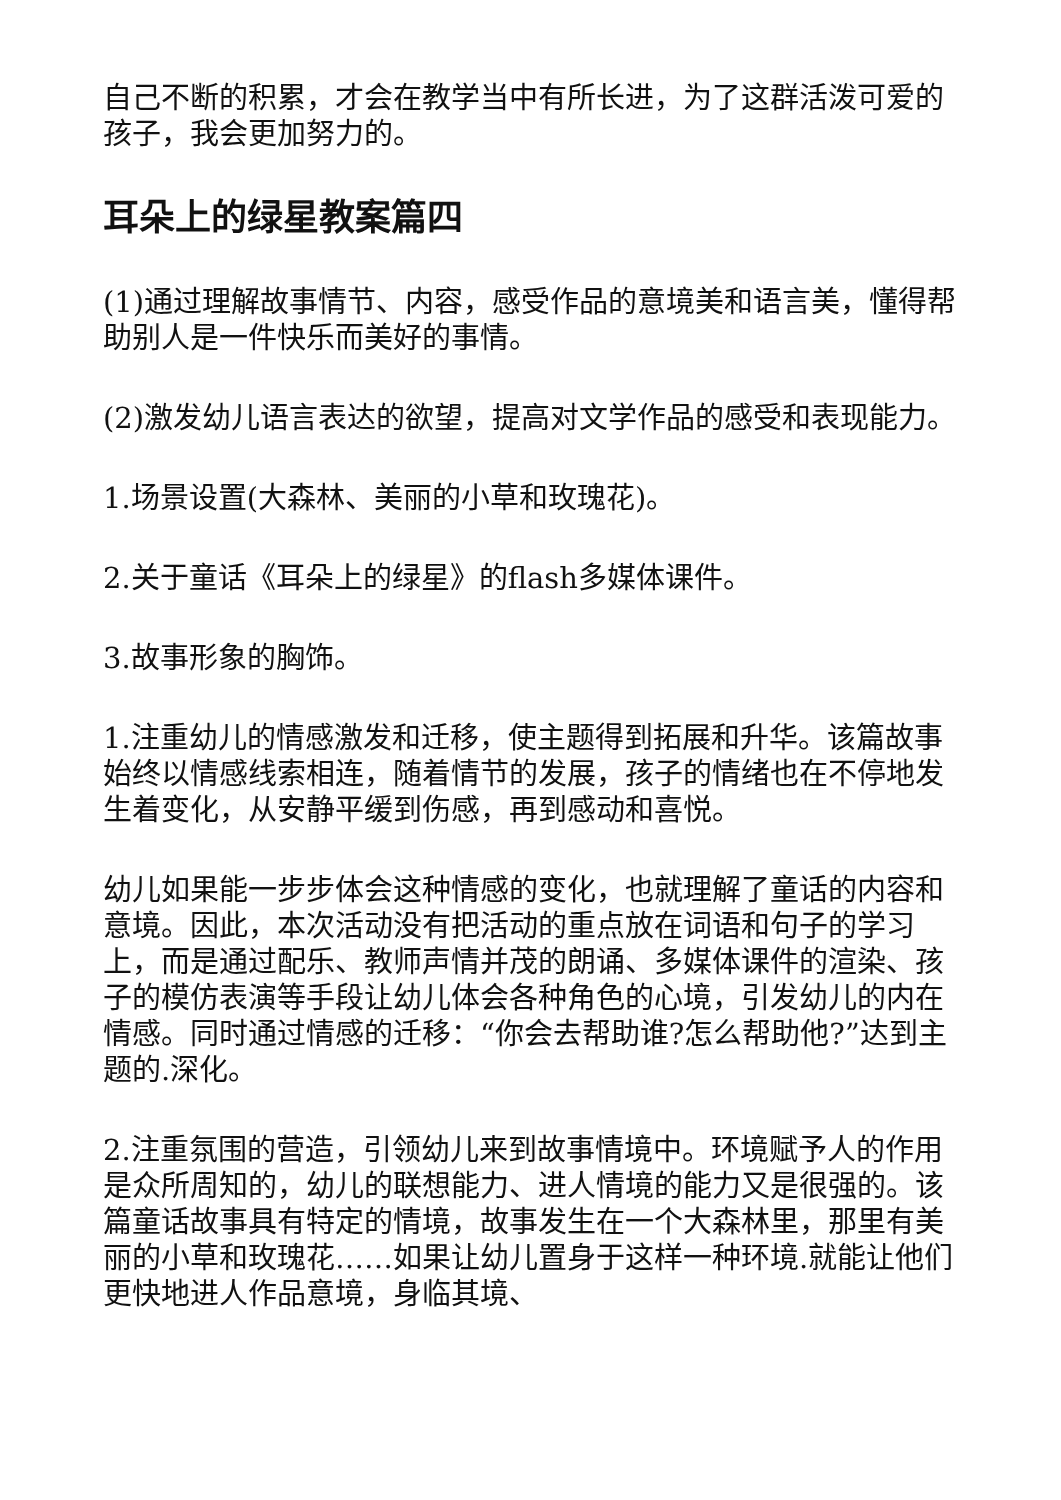自己不断的积累，才会在教学当中有所长进，为了这群活泼可爱的孩子，我会更加努力的。
耳朵上的绿星教案篇四
(1)通过理解故事情节、内容，感受作品的意境美和语言美，懂得帮助别人是一件快乐而美好的事情。
(2)激发幼儿语言表达的欲望，提高对文学作品的感受和表现能力。
1.场景设置(大森林、美丽的小草和玫瑰花)。
2.关于童话《耳朵上的绿星》的flash多媒体课件。
3.故事形象的胸饰。
1.注重幼儿的情感激发和迁移，使主题得到拓展和升华。该篇故事始终以情感线索相连，随着情节的发展，孩子的情绪也在不停地发生着变化，从安静平缓到伤感，再到感动和喜悦。
幼儿如果能一步步体会这种情感的变化，也就理解了童话的内容和意境。因此，本次活动没有把活动的重点放在词语和句子的学习上，而是通过配乐、教师声情并茂的朗诵、多媒体课件的渲染、孩子的模仿表演等手段让幼儿体会各种角色的心境，引发幼儿的内在情感。同时通过情感的迁移：“你会去帮助谁?怎么帮助他?”达到主题的.深化。
2.注重氛围的营造，引领幼儿来到故事情境中。环境赋予人的作用是众所周知的，幼儿的联想能力、进人情境的能力又是很强的。该篇童话故事具有特定的情境，故事发生在一个大森林里，那里有美丽的小草和玫瑰花……如果让幼儿置身于这样一种环境.就能让他们更快地进人作品意境，身临其境、